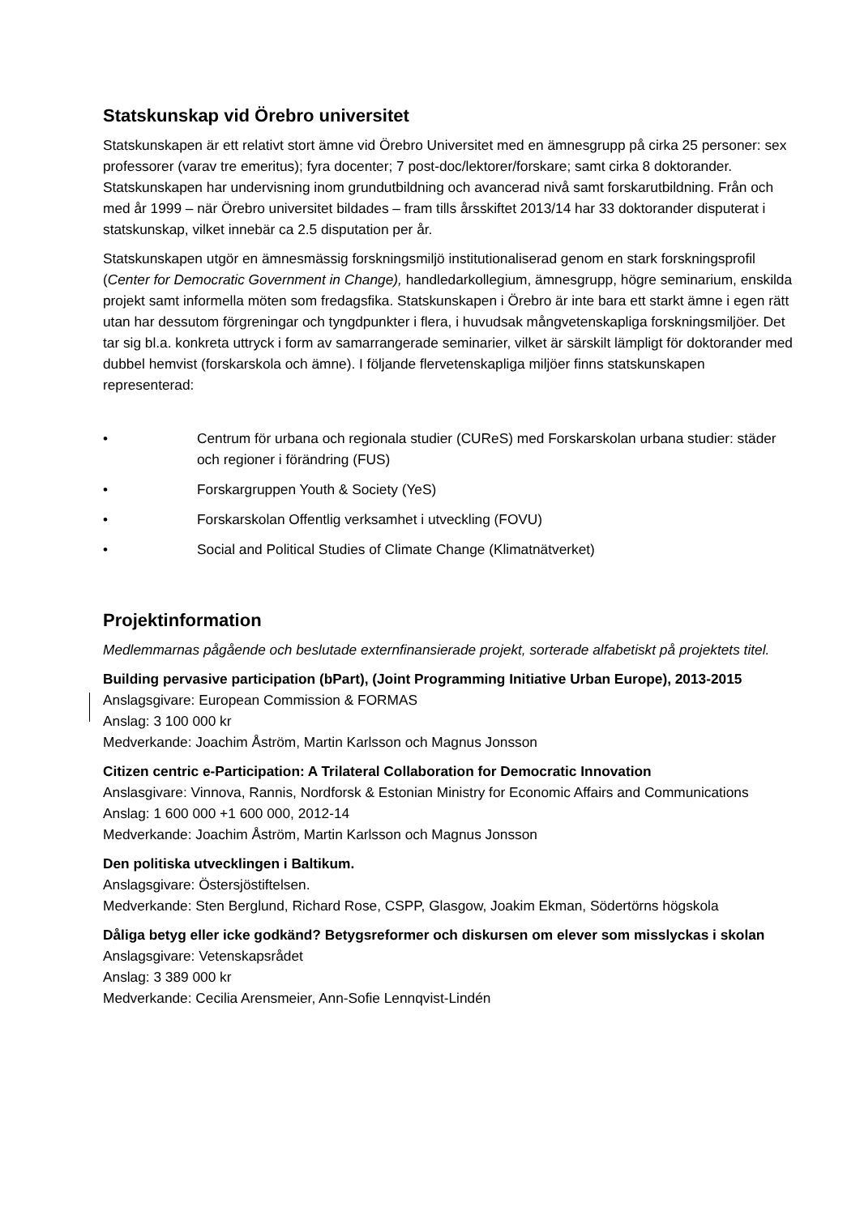Statskunskap vid Örebro universitet
Statskunskapen är ett relativt stort ämne vid Örebro Universitet med en ämnesgrupp på cirka 25 personer: sex professorer (varav tre emeritus); fyra docenter; 7 post-doc/lektorer/forskare; samt cirka 8 doktorander. Statskunskapen har undervisning inom grundutbildning och avancerad nivå samt forskarutbildning. Från och med år 1999 – när Örebro universitet bildades – fram tills årsskiftet 2013/14 har 33 doktorander disputerat i statskunskap, vilket innebär ca 2.5 disputation per år.
Statskunskapen utgör en ämnesmässig forskningsmiljö institutionaliserad genom en stark forskningsprofil (Center for Democratic Government in Change), handledarkollegium, ämnesgrupp, högre seminarium, enskilda projekt samt informella möten som fredagsfika. Statskunskapen i Örebro är inte bara ett starkt ämne i egen rätt utan har dessutom förgreningar och tyngdpunkter i flera, i huvudsak mångvetenskapliga forskningsmiljöer. Det tar sig bl.a. konkreta uttryck i form av samarrangerade seminarier, vilket är särskilt lämpligt för doktorander med dubbel hemvist (forskarskola och ämne). I följande flervetenskapliga miljöer finns statskunskapen representerad:
• Centrum för urbana och regionala studier (CUReS) med Forskarskolan urbana studier: städer och regioner i förändring (FUS)
• Forskargruppen Youth & Society (YeS)
• Forskarskolan Offentlig verksamhet i utveckling (FOVU)
• Social and Political Studies of Climate Change (Klimatnätverket)
Projektinformation
Medlemmarnas pågående och beslutade externfinansierade projekt, sorterade alfabetiskt på projektets titel.
Building pervasive participation (bPart), (Joint Programming Initiative Urban Europe), 2013-2015
Anslagsgivare: European Commission & FORMAS
Anslag: 3 100 000 kr
Medverkande: Joachim Åström, Martin Karlsson och Magnus Jonsson
Citizen centric e-Participation: A Trilateral Collaboration for Democratic Innovation
Anslasgivare: Vinnova, Rannis, Nordforsk & Estonian Ministry for Economic Affairs and Communications
Anslag: 1 600 000 +1 600 000, 2012-14
Medverkande: Joachim Åström, Martin Karlsson och Magnus Jonsson
Den politiska utvecklingen i Baltikum.
Anslagsgivare: Östersjöstiftelsen.
Medverkande: Sten Berglund, Richard Rose, CSPP, Glasgow, Joakim Ekman, Södertörns högskola
Dåliga betyg eller icke godkänd? Betygsreformer och diskursen om elever som misslyckas i skolan
Anslagsgivare: Vetenskapsrådet
Anslag: 3 389 000 kr
Medverkande: Cecilia Arensmeier, Ann-Sofie Lennqvist-Lindén